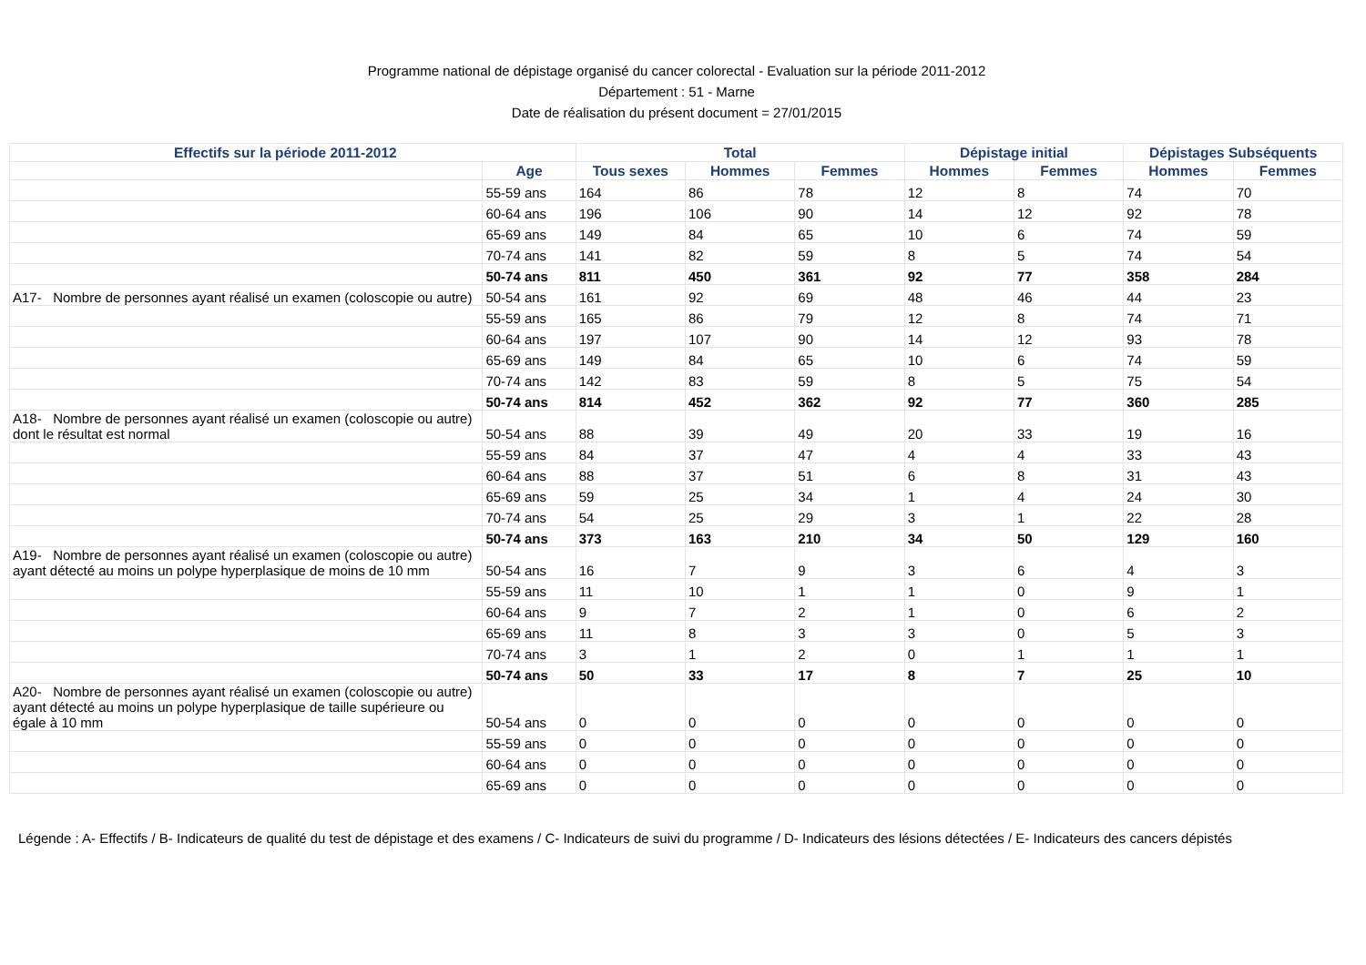Programme national de dépistage organisé du cancer colorectal - Evaluation sur la période 2011-2012
Département : 51 - Marne
Date de réalisation du présent document = 27/01/2015
| Effectifs sur la période 2011-2012 | | Total | | | Dépistage initial | | Dépistages Subséquents | |
| --- | --- | --- | --- | --- | --- | --- | --- | --- |
| | Age | Tous sexes | Hommes | Femmes | Hommes | Femmes | Hommes | Femmes |
| | 55-59 ans | 164 | 86 | 78 | 12 | 8 | 74 | 70 |
| | 60-64 ans | 196 | 106 | 90 | 14 | 12 | 92 | 78 |
| | 65-69 ans | 149 | 84 | 65 | 10 | 6 | 74 | 59 |
| | 70-74 ans | 141 | 82 | 59 | 8 | 5 | 74 | 54 |
| | 50-74 ans | 811 | 450 | 361 | 92 | 77 | 358 | 284 |
| A17- Nombre de personnes ayant réalisé un examen (coloscopie ou autre) | 50-54 ans | 161 | 92 | 69 | 48 | 46 | 44 | 23 |
| | 55-59 ans | 165 | 86 | 79 | 12 | 8 | 74 | 71 |
| | 60-64 ans | 197 | 107 | 90 | 14 | 12 | 93 | 78 |
| | 65-69 ans | 149 | 84 | 65 | 10 | 6 | 74 | 59 |
| | 70-74 ans | 142 | 83 | 59 | 8 | 5 | 75 | 54 |
| | 50-74 ans | 814 | 452 | 362 | 92 | 77 | 360 | 285 |
| A18- Nombre de personnes ayant réalisé un examen (coloscopie ou autre) dont le résultat est normal | 50-54 ans | 88 | 39 | 49 | 20 | 33 | 19 | 16 |
| | 55-59 ans | 84 | 37 | 47 | 4 | 4 | 33 | 43 |
| | 60-64 ans | 88 | 37 | 51 | 6 | 8 | 31 | 43 |
| | 65-69 ans | 59 | 25 | 34 | 1 | 4 | 24 | 30 |
| | 70-74 ans | 54 | 25 | 29 | 3 | 1 | 22 | 28 |
| | 50-74 ans | 373 | 163 | 210 | 34 | 50 | 129 | 160 |
| A19- Nombre de personnes ayant réalisé un examen (coloscopie ou autre) ayant détecté au moins un polype hyperplasique de moins de 10 mm | 50-54 ans | 16 | 7 | 9 | 3 | 6 | 4 | 3 |
| | 55-59 ans | 11 | 10 | 1 | 1 | 0 | 9 | 1 |
| | 60-64 ans | 9 | 7 | 2 | 1 | 0 | 6 | 2 |
| | 65-69 ans | 11 | 8 | 3 | 3 | 0 | 5 | 3 |
| | 70-74 ans | 3 | 1 | 2 | 0 | 1 | 1 | 1 |
| | 50-74 ans | 50 | 33 | 17 | 8 | 7 | 25 | 10 |
| A20- Nombre de personnes ayant réalisé un examen (coloscopie ou autre) ayant détecté au moins un polype hyperplasique de taille supérieure ou égale à 10 mm | 50-54 ans | 0 | 0 | 0 | 0 | 0 | 0 | 0 |
| | 55-59 ans | 0 | 0 | 0 | 0 | 0 | 0 | 0 |
| | 60-64 ans | 0 | 0 | 0 | 0 | 0 | 0 | 0 |
| | 65-69 ans | 0 | 0 | 0 | 0 | 0 | 0 | 0 |
Légende : A- Effectifs / B- Indicateurs de qualité du test de dépistage et des examens / C- Indicateurs de suivi du programme / D- Indicateurs des lésions détectées / E- Indicateurs des cancers dépistés